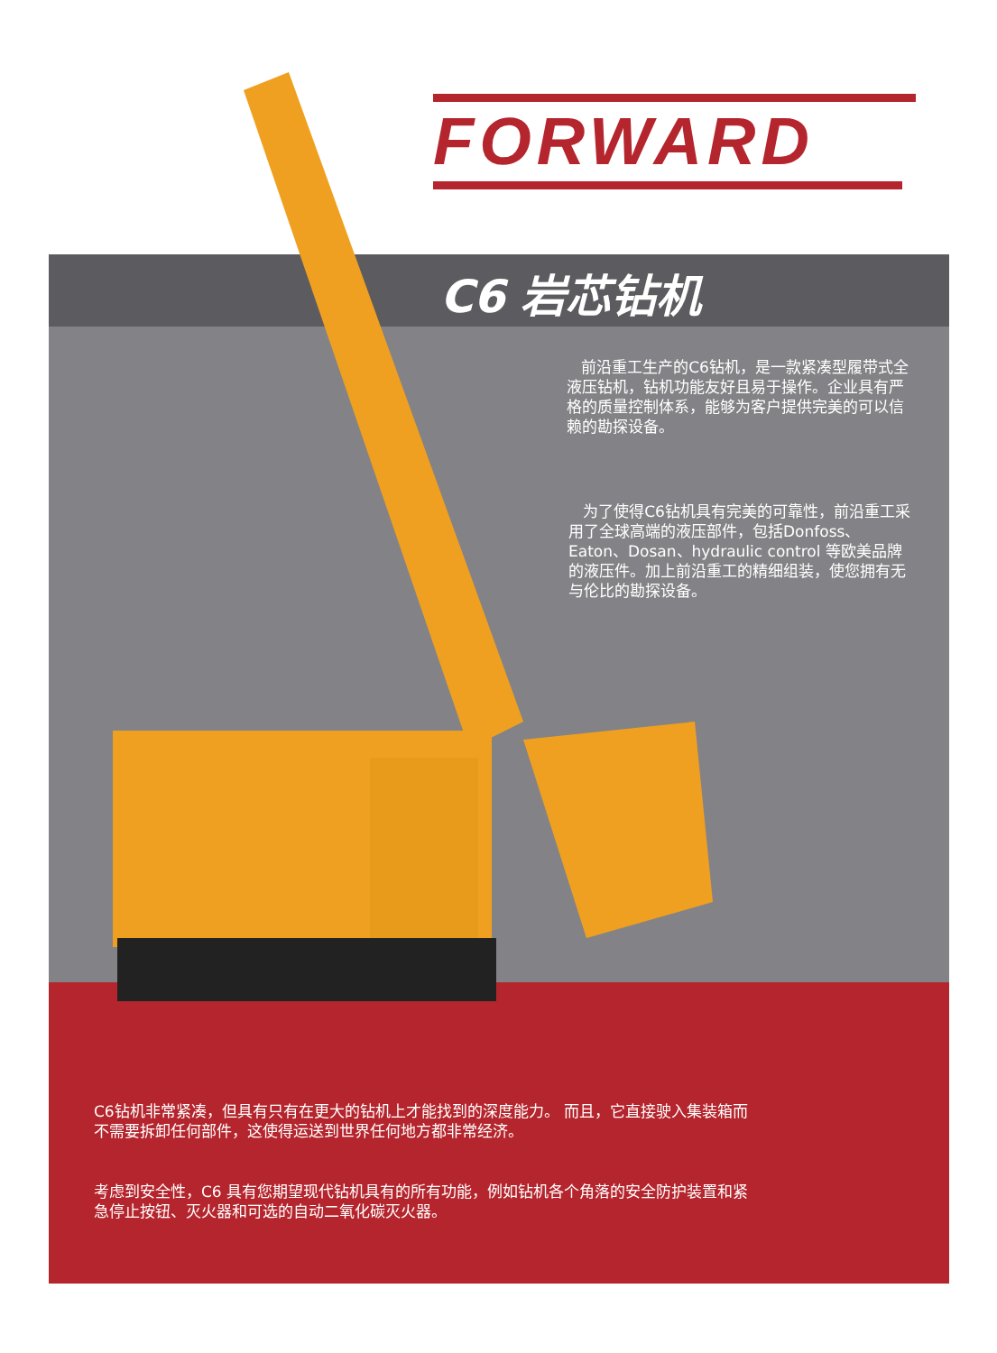FORWARD
C6 岩芯钻机
前沿重工生产的C6钻机，是一款紧凑型履带式全液压钻机，钻机功能友好且易于操作。企业具有严格的质量控制体系，能够为客户提供完美的可以信赖的勘探设备。
为了使得C6钻机具有完美的可靠性，前沿重工采用了全球高端的液压部件，包括Donfoss、Eaton、Dosan、hydraulic control 等欧美品牌的液压件。加上前沿重工的精细组装，使您拥有无与伦比的勘探设备。
C6钻机非常紧凑，但具有只有在更大的钻机上才能找到的深度能力。 而且，它直接驶入集装箱而不需要拆卸任何部件，这使得运送到世界任何地方都非常经济。
考虑到安全性，C6 具有您期望现代钻机具有的所有功能，例如钻机各个角落的安全防护装置和紧急停止按钮、灭火器和可选的自动二氧化碳灭火器。